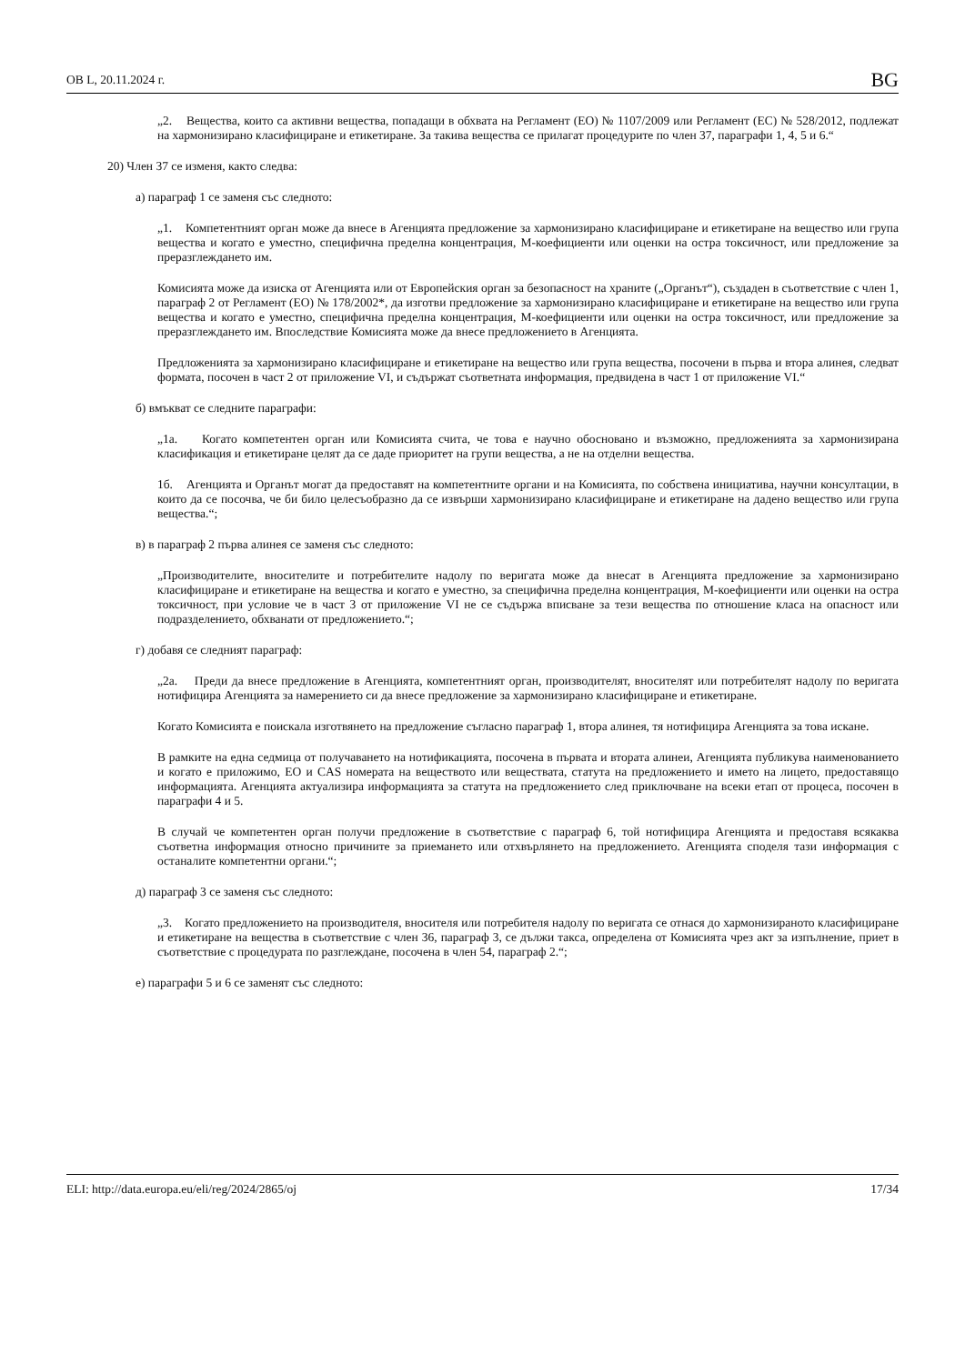ОВ L, 20.11.2024 г. BG
„2. Вещества, които са активни вещества, попадащи в обхвата на Регламент (ЕО) № 1107/2009 или Регламент (ЕС) № 528/2012, подлежат на хармонизирано класифициране и етикетиране. За такива вещества се прилагат процедурите по член 37, параграфи 1, 4, 5 и 6.“
20) Член 37 се изменя, както следва:
а) параграф 1 се заменя със следното:
„1. Компетентният орган може да внесе в Агенцията предложение за хармонизирано класифициране и етикетиране на вещество или група вещества и когато е уместно, специфична пределна концентрация, M-коефициенти или оценки на остра токсичност, или предложение за преразглеждането им.
Комисията може да изиска от Агенцията или от Европейския орган за безопасност на храните („Органът“), създаден в съответствие с член 1, параграф 2 от Регламент (ЕО) № 178/2002*, да изготви предложение за хармонизирано класифициране и етикетиране на вещество или група вещества и когато е уместно, специфична пределна концентрация, M-коефициенти или оценки на остра токсичност, или предложение за преразглеждането им. Впоследствие Комисията може да внесе предложението в Агенцията.
Предложенията за хармонизирано класифициране и етикетиране на вещество или група вещества, посочени в първа и втора алинея, следват формата, посочен в част 2 от приложение VI, и съдържат съответната информация, предвидена в част 1 от приложение VI.“
б) вмъкват се следните параграфи:
„1а. Когато компетентен орган или Комисията счита, че това е научно обосновано и възможно, предложенията за хармонизирана класификация и етикетиране целят да се даде приоритет на групи вещества, а не на отделни вещества.
1б. Агенцията и Органът могат да предоставят на компетентните органи и на Комисията, по собствена инициатива, научни консултации, в които да се посочва, че би било целесъобразно да се извърши хармонизирано класифициране и етикетиране на дадено вещество или група вещества.“;
в) в параграф 2 първа алинея се заменя със следното:
„Производителите, вносителите и потребителите надолу по веригата може да внесат в Агенцията предложение за хармонизирано класифициране и етикетиране на вещества и когато е уместно, за специфична пределна концентрация, M-коефициенти или оценки на остра токсичност, при условие че в част 3 от приложение VI не се съдържа вписване за тези вещества по отношение класа на опасност или подразделението, обхванати от предложението.“;
г) добавя се следният параграф:
„2а. Преди да внесе предложение в Агенцията, компетентният орган, производителят, вносителят или потребителят надолу по веригата нотифицира Агенцията за намерението си да внесе предложение за хармонизирано класифициране и етикетиране.
Когато Комисията е поискала изготвянето на предложение съгласно параграф 1, втора алинея, тя нотифицира Агенцията за това искане.
В рамките на една седмица от получаването на нотификацията, посочена в първата и втората алинеи, Агенцията публикува наименованието и когато е приложимо, ЕО и CAS номерата на веществото или веществата, статута на предложението и името на лицето, предоставящо информацията. Агенцията актуализира информацията за статута на предложението след приключване на всеки етап от процеса, посочен в параграфи 4 и 5.
В случай че компетентен орган получи предложение в съответствие с параграф 6, той нотифицира Агенцията и предоставя всякаква съответна информация относно причините за приемането или отхвърлянето на предложението. Агенцията споделя тази информация с останалите компетентни органи.“;
д) параграф 3 се заменя със следното:
„3. Когато предложението на производителя, вносителя или потребителя надолу по веригата се отнася до хармонизираното класифициране и етикетиране на вещества в съответствие с член 36, параграф 3, се дължи такса, определена от Комисията чрез акт за изпълнение, приет в съответствие с процедурата по разглеждане, посочена в член 54, параграф 2.“;
е) параграфи 5 и 6 се заменят със следното:
ELI: http://data.europa.eu/eli/reg/2024/2865/oj 17/34